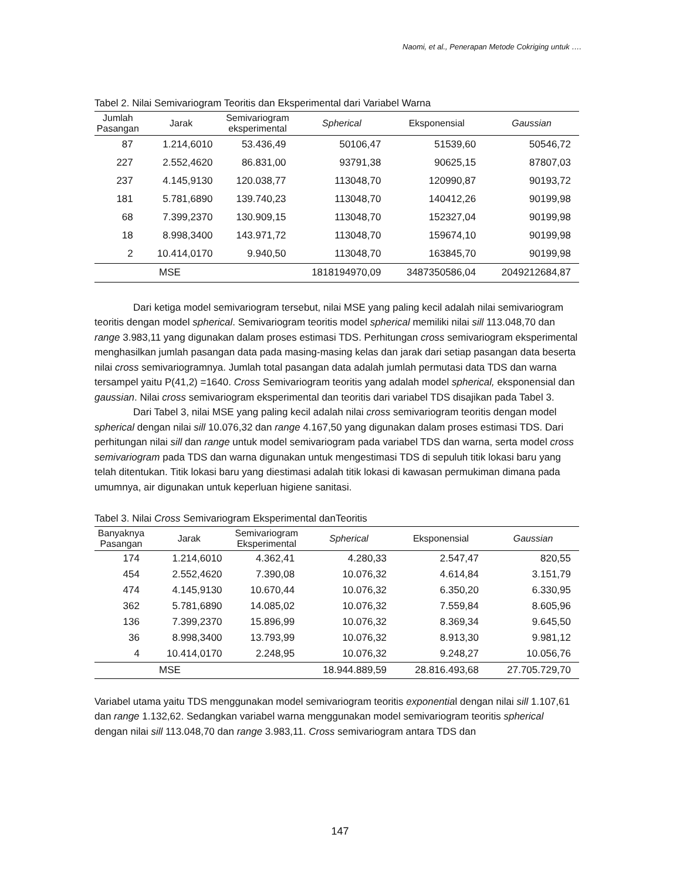Naomi, et al., Penerapan Metode Cokriging untuk ….
Tabel 2. Nilai Semivariogram Teoritis dan Eksperimental dari Variabel Warna
| Jumlah Pasangan | Jarak | Semivariogram eksperimental | Spherical | Eksponensial | Gaussian |
| --- | --- | --- | --- | --- | --- |
| 87 | 1.214,6010 | 53.436,49 | 50106,47 | 51539,60 | 50546,72 |
| 227 | 2.552,4620 | 86.831,00 | 93791,38 | 90625,15 | 87807,03 |
| 237 | 4.145,9130 | 120.038,77 | 113048,70 | 120990,87 | 90193,72 |
| 181 | 5.781,6890 | 139.740,23 | 113048,70 | 140412,26 | 90199,98 |
| 68 | 7.399,2370 | 130.909,15 | 113048,70 | 152327,04 | 90199,98 |
| 18 | 8.998,3400 | 143.971,72 | 113048,70 | 159674,10 | 90199,98 |
| 2 | 10.414,0170 | 9.940,50 | 113048,70 | 163845,70 | 90199,98 |
| MSE | | | 1818194970,09 | 3487350586,04 | 2049212684,87 |
Dari ketiga model semivariogram tersebut, nilai MSE yang paling kecil adalah nilai semivariogram teoritis dengan model spherical. Semivariogram teoritis model spherical memiliki nilai sill 113.048,70 dan range 3.983,11 yang digunakan dalam proses estimasi TDS. Perhitungan cross semivariogram eksperimental menghasilkan jumlah pasangan data pada masing-masing kelas dan jarak dari setiap pasangan data beserta nilai cross semivariogramnya. Jumlah total pasangan data adalah jumlah permutasi data TDS dan warna tersampel yaitu P(41,2) =1640. Cross Semivariogram teoritis yang adalah model spherical, eksponensial dan gaussian. Nilai cross semivariogram eksperimental dan teoritis dari variabel TDS disajikan pada Tabel 3.
Dari Tabel 3, nilai MSE yang paling kecil adalah nilai cross semivariogram teoritis dengan model spherical dengan nilai sill 10.076,32 dan range 4.167,50 yang digunakan dalam proses estimasi TDS. Dari perhitungan nilai sill dan range untuk model semivariogram pada variabel TDS dan warna, serta model cross semivariogram pada TDS dan warna digunakan untuk mengestimasi TDS di sepuluh titik lokasi baru yang telah ditentukan. Titik lokasi baru yang diestimasi adalah titik lokasi di kawasan permukiman dimana pada umumnya, air digunakan untuk keperluan higiene sanitasi.
Tabel 3. Nilai Cross Semivariogram Eksperimental danTeoritis
| Banyaknya Pasangan | Jarak | Semivariogram Eksperimental | Spherical | Eksponensial | Gaussian |
| --- | --- | --- | --- | --- | --- |
| 174 | 1.214,6010 | 4.362,41 | 4.280,33 | 2.547,47 | 820,55 |
| 454 | 2.552,4620 | 7.390,08 | 10.076,32 | 4.614,84 | 3.151,79 |
| 474 | 4.145,9130 | 10.670,44 | 10.076,32 | 6.350,20 | 6.330,95 |
| 362 | 5.781,6890 | 14.085,02 | 10.076,32 | 7.559,84 | 8.605,96 |
| 136 | 7.399,2370 | 15.896,99 | 10.076,32 | 8.369,34 | 9.645,50 |
| 36 | 8.998,3400 | 13.793,99 | 10.076,32 | 8.913,30 | 9.981,12 |
| 4 | 10.414,0170 | 2.248,95 | 10.076,32 | 9.248,27 | 10.056,76 |
| MSE | | | 18.944.889,59 | 28.816.493,68 | 27.705.729,70 |
Variabel utama yaitu TDS menggunakan model semivariogram teoritis exponential dengan nilai sill 1.107,61 dan range 1.132,62. Sedangkan variabel warna menggunakan model semivariogram teoritis spherical dengan nilai sill 113.048,70 dan range 3.983,11. Cross semivariogram antara TDS dan
147